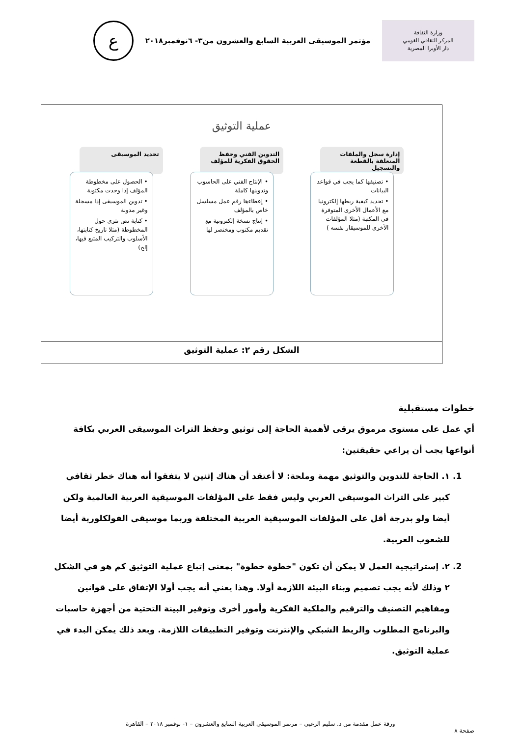وزارة الثقافة
المركز الثقافي القومي
دار الأوبرا المصرية
مؤتمر الموسيقى العربية السابع والعشرون من٣- ٦نوفمبر٢٠١٨
ع
عملية التوثيق
إدارة سجل والملفات المتعلقة بالقطعة والتسجيل
• تصنيفها كما يجب في قواعد البيانات
• تحديد كيفية ربطها إلكترونيا مع الأعمال الأخرى المتوفرة في المكتبة (مثلا المؤلفات الأخرى للموسيقار نفسه )
التدوين الفني وحفظ الحقوق الفكرية للمؤلف
• الإنتاج الفني على الحاسوب وتدوينها كاملة
• إعطاءها رقم عمل مسلسل خاص بالمؤلف
• إنتاج نسخة إلكترونية مع تقديم مكتوب ومختصر لها
تحديد الموسيقى
• الحصول على مخطوطة المؤلف إذا وجدت مكتوبة
• تدوين الموسيقى إذا مسجلة وغير مدونة
• كتابة نص نثري حول المخطوطة (مثلا تاريخ كتابتها، الأسلوب والتركيب المتبع فيها، إلخ)
الشكل رقم ٢: عملية التوثيق
خطوات مستقبلية
أي عمل على مستوى مرموق يرقى لأهمية الحاجة إلى توثيق وحفظ التراث الموسيقى العربي بكافة أنواعها يجب أن يراعي حقيقتين:
1. ١. الحاجة للتدوين والتوثيق مهمة وملحة: لا أعتقد أن هناك إثنين لا يتفقوا أنه هناك خطر ثقافي كبير على التراث الموسيقي العربي وليس فقط على المؤلفات الموسيقية العربية العالمية ولكن أيضا ولو بدرجة أقل على المؤلفات الموسيقية العربية المختلفة وربما موسيقى الفولكلورية أيضا للشعوب العربية.
2. ٢. إستراتيجية العمل لا يمكن أن تكون "خطوة خطوة" بمعنى إتباع عملية التوثيق كم هو في الشكل ٢ وذلك لأنه يجب تصميم وبناء البيئة اللازمة أولا. وهذا يعني أنه يجب أولا الإتفاق على قوانين ومفاهيم التصنيف والترقيم والملكية الفكرية وأمور أخرى وتوفير البينة التحتية من أجهزة حاسبات والبرنامج المطلوب والربط الشبكي والإنترنت وتوفير التطبيقات اللازمة. وبعد ذلك يمكن البدء في عملية التوثيق.
ورقة عمل مقدمة من د. سليم الزغبي – مرتمر الموسيقى العربية السابع والعشرون – ١- نوفمبر ٢٠١٨ – القاهرة
صفحة ٨